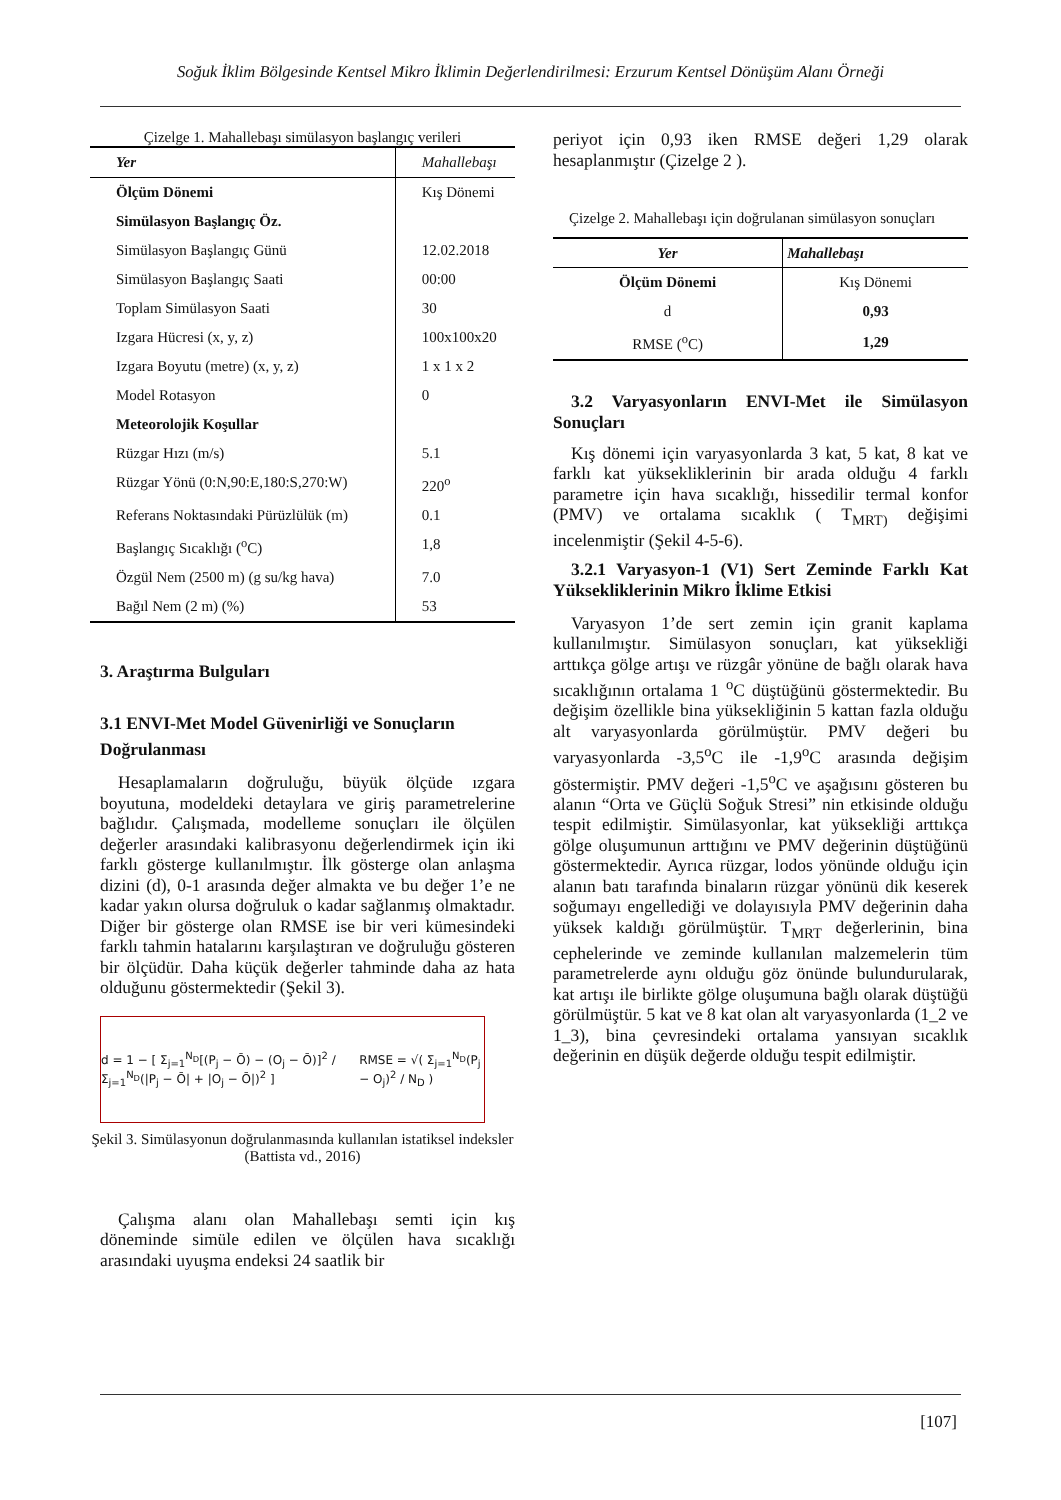Soğuk İklim Bölgesinde Kentsel Mikro İklimin Değerlendirilmesi: Erzurum Kentsel Dönüşüm Alanı Örneği
Çizelge 1. Mahallebaşı simülasyon başlangıç verileri
| Yer | Mahallebaşı |
| --- | --- |
| Ölçüm Dönemi | Kış Dönemi |
| Simülasyon Başlangıç Öz. | |
| Simülasyon Başlangıç Günü | 12.02.2018 |
| Simülasyon Başlangıç Saati | 00:00 |
| Toplam Simülasyon Saati | 30 |
| Izgara Hücresi (x, y, z) | 100x100x20 |
| Izgara Boyutu (metre) (x, y, z) | 1 x 1 x 2 |
| Model Rotasyon | 0 |
| Meteorolojik Koşullar | |
| Rüzgar Hızı (m/s) | 5.1 |
| Rüzgar Yönü (0:N,90:E,180:S,270:W) | 220<sup>o</sup> |
| Referans Noktasındaki Pürüzlülük (m) | 0.1 |
| Başlangıç Sıcaklığı (<sup>o</sup>C) | 1,8 |
| Özgül Nem (2500 m) (g su/kg hava) | 7.0 |
| Bağıl Nem (2 m) (%) | 53 |
3. Araştırma Bulguları
3.1 ENVI-Met Model Güvenirliği ve Sonuçların Doğrulanması
Hesaplamaların doğruluğu, büyük ölçüde ızgara boyutuna, modeldeki detaylara ve giriş parametrelerine bağlıdır. Çalışmada, modelleme sonuçları ile ölçülen değerler arasındaki kalibrasyonu değerlendirmek için iki farklı gösterge kullanılmıştır. İlk gösterge olan anlaşma dizini (d), 0-1 arasında değer almakta ve bu değer 1’e ne kadar yakın olursa doğruluk o kadar sağlanmış olmaktadır. Diğer bir gösterge olan RMSE ise bir veri kümesindeki farklı tahmin hatalarını karşılaştıran ve doğruluğu gösteren bir ölçüdür. Daha küçük değerler tahminde daha az hata olduğunu göstermektedir (Şekil 3).
d = 1 − [ Σ<sub>j=1</sub><sup>N<sub>D</sub></sup>[(P<sub>j</sub> − Ō) − (O<sub>j</sub> − Ō)]<sup>2</sup> / Σ<sub>j=1</sub><sup>N<sub>D</sub></sup>(|P<sub>j</sub> − Ō| + |O<sub>j</sub> − Ō|)<sup>2</sup> ] RMSE = √( Σ<sub>j=1</sub><sup>N<sub>D</sub></sup>(P<sub>j</sub> − O<sub>j</sub>)<sup>2</sup> / N<sub>D</sub> )
Şekil 3. Simülasyonun doğrulanmasında kullanılan istatiksel indeksler (Battista vd., 2016)
Çalışma alanı olan Mahallebaşı semti için kış döneminde simüle edilen ve ölçülen hava sıcaklığı arasındaki uyuşma endeksi 24 saatlik bir
periyot için 0,93 iken RMSE değeri 1,29 olarak hesaplanmıştır (Çizelge 2 ).
Çizelge 2. Mahallebaşı için doğrulanan simülasyon sonuçları
| Yer | Mahallebaşı |
| --- | --- |
| Ölçüm Dönemi | Kış Dönemi |
| d | 0,93 |
| RMSE (<sup>o</sup>C) | 1,29 |
3.2 Varyasyonların ENVI-Met ile Simülasyon Sonuçları
Kış dönemi için varyasyonlarda 3 kat, 5 kat, 8 kat ve farklı kat yüksekliklerinin bir arada olduğu 4 farklı parametre için hava sıcaklığı, hissedilir termal konfor (PMV) ve ortalama sıcaklık ( T<sub>MRT)</sub> değişimi incelenmiştir (Şekil 4-5-6).
3.2.1 Varyasyon-1 (V1) Sert Zeminde Farklı Kat Yüksekliklerinin Mikro İklime Etkisi
Varyasyon 1’de sert zemin için granit kaplama kullanılmıştır. Simülasyon sonuçları, kat yüksekliği arttıkça gölge artışı ve rüzgâr yönüne de bağlı olarak hava sıcaklığının ortalama 1 <sup>o</sup>C düştüğünü göstermektedir. Bu değişim özellikle bina yüksekliğinin 5 kattan fazla olduğu alt varyasyonlarda görülmüştür. PMV değeri bu varyasyonlarda -3,5<sup>o</sup>C ile -1,9<sup>o</sup>C arasında değişim göstermiştir. PMV değeri -1,5<sup>o</sup>C ve aşağısını gösteren bu alanın “Orta ve Güçlü Soğuk Stresi” nin etkisinde olduğu tespit edilmiştir. Simülasyonlar, kat yüksekliği arttıkça gölge oluşumunun arttığını ve PMV değerinin düştüğünü göstermektedir. Ayrıca rüzgar, lodos yönünde olduğu için alanın batı tarafında binaların rüzgar yönünü dik keserek soğumayı engellediği ve dolayısıyla PMV değerinin daha yüksek kaldığı görülmüştür. T<sub>MRT</sub> değerlerinin, bina cephelerinde ve zeminde kullanılan malzemelerin tüm parametrelerde aynı olduğu göz önünde bulundurularak, kat artışı ile birlikte gölge oluşumuna bağlı olarak düştüğü görülmüştür. 5 kat ve 8 kat olan alt varyasyonlarda (1_2 ve 1_3), bina çevresindeki ortalama yansıyan sıcaklık değerinin en düşük değerde olduğu tespit edilmiştir.
[107]